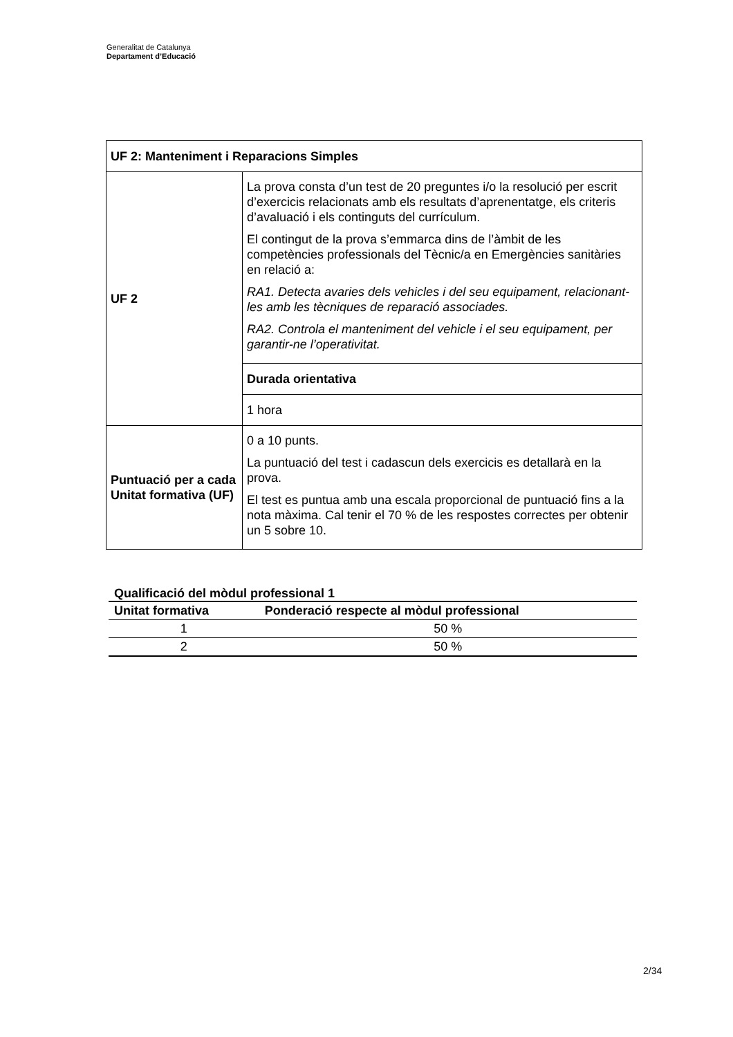Generalitat de Catalunya
Departament d’Educació
| UF 2: Manteniment i Reparacions Simples | |
| UF 2 | La prova consta d’un test de 20 preguntes i/o la resolució per escrit d’exercicis relacionats amb els resultats d’aprenentatge, els criteris d’avaluació i els continguts del currículum. El contingut de la prova s’emmarca dins de l’àmbit de les competències professionals del Tècnic/a en Emergències sanitàries en relació a: RA1. Detecta avaries dels vehicles i del seu equipament, relacionant-les amb les tècniques de reparació associades. RA2. Controla el manteniment del vehicle i el seu equipament, per garantir-ne l’operativitat. |
| | Durada orientativa |
| | 1 hora |
| Puntuació per a cada Unitat formativa (UF) | 0 a 10 punts. La puntuació del test i cadascun dels exercicis es detallarà en la prova. El test es puntua amb una escala proporcional de puntuació fins a la nota màxima. Cal tenir el 70 % de les respostes correctes per obtenir un 5 sobre 10. |
Qualificació del mòdul professional 1
| Unitat formativa | Ponderació respecte al mòdul professional |
| --- | --- |
| 1 | 50 % |
| 2 | 50 % |
2/34